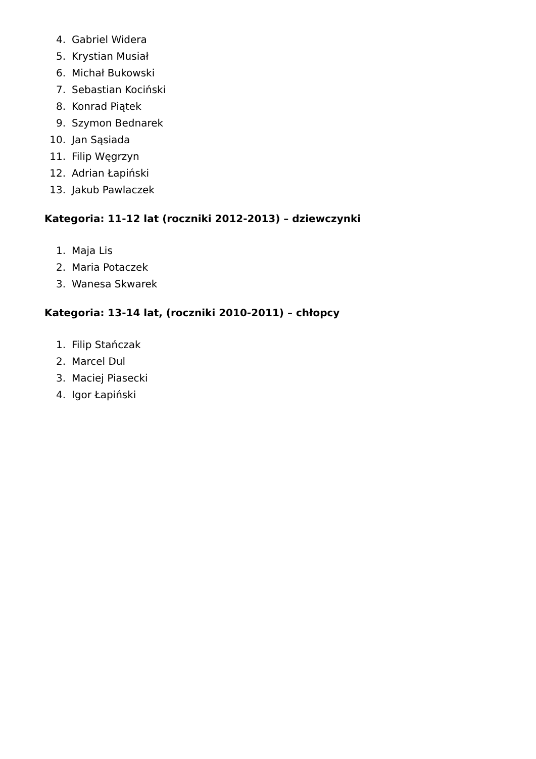4. Gabriel Widera
5. Krystian Musiał
6. Michał Bukowski
7. Sebastian Kociński
8. Konrad Piątek
9. Szymon Bednarek
10. Jan Sąsiada
11. Filip Węgrzyn
12. Adrian Łapiński
13. Jakub Pawlaczek
Kategoria: 11-12 lat (roczniki 2012-2013) – dziewczynki
1. Maja Lis
2. Maria Potaczek
3. Wanesa Skwarek
Kategoria: 13-14 lat, (roczniki 2010-2011) – chłopcy
1. Filip Stańczak
2. Marcel Dul
3. Maciej Piasecki
4. Igor Łapiński